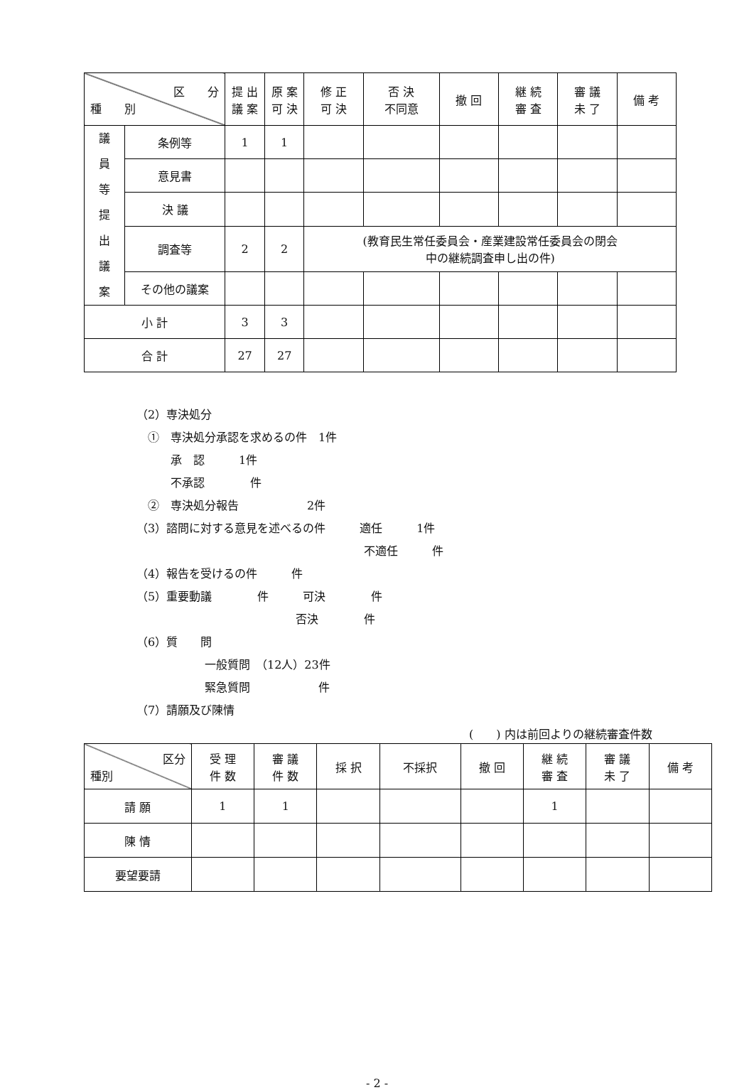| 区 分 種 別 | | 提 出 議 案 | 原 案 可 決 | 修 正 可 決 | 否 決 不同意 | 撤 回 | 継 続 審 査 | 審 議 未 了 | 備 考 |
| --- | --- | --- | --- | --- | --- | --- | --- | --- | --- |
| 議 員 等 提 出 議 案 | 条例等 | 1 | 1 | | | | | | |
| | 意見書 | | | | | | | | |
| | 決 議 | | | | | | | | |
| | 調査等 | 2 | 2 | (教育民生常任委員会・産業建設常任委員会の閉会 中の継続調査申し出の件) | | | | | |
| | その他の議案 | | | | | | | | |
| 小 計 | | 3 | 3 | | | | | | |
| 合 計 | | 27 | 27 | | | | | | |
（2）専決処分
　①　専決処分承認を求めるの件　1件
　　　承　認　　　1件
　　　不承認　　　　件
　②　専決処分報告　　　　　　2件
（3）諮問に対する意見を述べるの件　　　適任　　　1件
　　　　　　　　　　　　　　　　　　　　不適任　　　件
（4）報告を受けるの件　　　件
（5）重要動議　　　　件　　　可決　　　　件
　　　　　　　　　　　　　　否決　　　　件
（6）質　　問
　　　　　　一般質問　（12人）23件
　　　　　　緊急質問　　　　　　件
（7）請願及び陳情
(　　) 内は前回よりの継続審査件数
| 区分 種別 | 受 理 件 数 | 審 議 件 数 | 採 択 | 不採択 | 撤 回 | 継 続 審 査 | 審 議 未 了 | 備 考 |
| --- | --- | --- | --- | --- | --- | --- | --- | --- |
| 請 願 | 1 | 1 | | | | 1 | | |
| 陳 情 | | | | | | | | |
| 要望要請 | | | | | | | | |
- 2 -